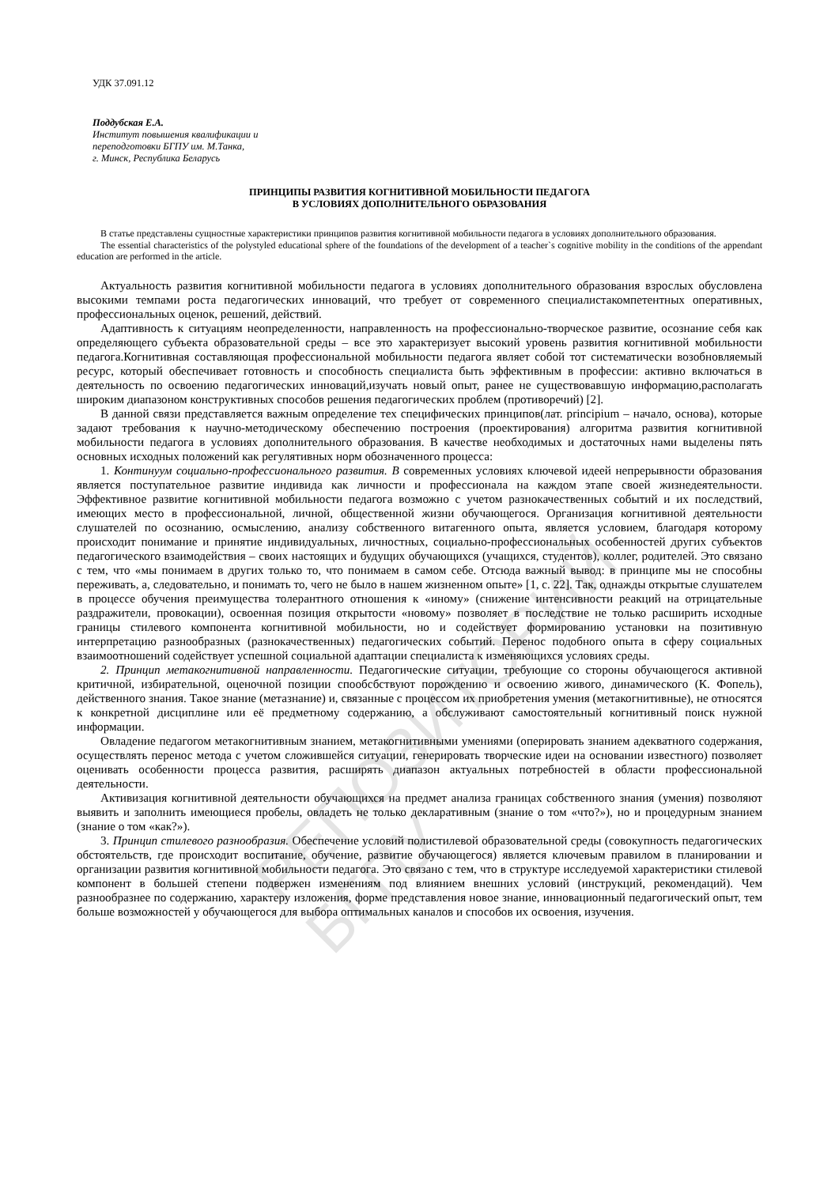РЕПОЗИТОРИЙ БГПУ
УДК 37.091.12
Поддубская Е.А.
Институт повышения квалификации и
переподготовки БГПУ им. М.Танка,
г. Минск, Республика Беларусь
ПРИНЦИПЫ РАЗВИТИЯ КОГНИТИВНОЙ МОБИЛЬНОСТИ ПЕДАГОГА
В УСЛОВИЯХ ДОПОЛНИТЕЛЬНОГО ОБРАЗОВАНИЯ
В статье представлены сущностные характеристики принципов развития когнитивной мобильности педагога в условиях дополнительного образования.
The essential characteristics of the polystyled educational sphere of the foundations of the development of a teacher`s cognitive mobility in the conditions of the appendant education are performed in the article.
Актуальность развития когнитивной мобильности педагога в условиях дополнительного образования взрослых обусловлена высокими темпами роста педагогических инноваций, что требует от современного специалистакомпетентных оперативных, профессиональных оценок, решений, действий.
Адаптивность к ситуациям неопределенности, направленность на профессионально-творческое развитие, осознание себя как определяющего субъекта образовательной среды – все это характеризует высокий уровень развития когнитивной мобильности педагога.Когнитивная составляющая профессиональной мобильности педагога являет собой тот систематически возобновляемый ресурс, который обеспечивает готовность и способность специалиста быть эффективным в профессии: активно включаться в деятельность по освоению педагогических инноваций,изучать новый опыт, ранее не существовавшую информацию,располагать широким диапазоном конструктивных способов решения педагогических проблем (противоречий) [2].
В данной связи представляется важным определение тех специфических принципов(лат. principium – начало, основа), которые задают требования к научно-методическому обеспечению построения (проектирования) алгоритма развития когнитивной мобильности педагога в условиях дополнительного образования. В качестве необходимых и достаточных нами выделены пять основных исходных положений как регулятивных норм обозначенного процесса:
1. Континуум социально-профессионального развития. В современных условиях ключевой идеей непрерывности образования является поступательное развитие индивида как личности и профессионала на каждом этапе своей жизнедеятельности. Эффективное развитие когнитивной мобильности педагога возможно с учетом разнокачественных событий и их последствий, имеющих место в профессиональной, личной, общественной жизни обучающегося. Организация когнитивной деятельности слушателей по осознанию, осмыслению, анализу собственного витагенного опыта, является условием, благодаря которому происходит понимание и принятие индивидуальных, личностных, социально-профессиональных особенностей других субъектов педагогического взаимодействия – своих настоящих и будущих обучающихся (учащихся, студентов), коллег, родителей. Это связано с тем, что «мы понимаем в других только то, что понимаем в самом себе. Отсюда важный вывод: в принципе мы не способны переживать, а, следовательно, и понимать то, чего не было в нашем жизненном опыте» [1, с. 22]. Так, однажды открытые слушателем в процессе обучения преимущества толерантного отношения к «иному» (снижение интенсивности реакций на отрицательные раздражители, провокации), освоенная позиция открытости «новому» позволяет в последствие не только расширить исходные границы стилевого компонента когнитивной мобильности, но и содействует формированию установки на позитивную интерпретацию разнообразных (разнокачественных) педагогических событий. Перенос подобного опыта в сферу социальных взаимоотношений содействует успешной социальной адаптации специалиста к изменяющихся условиях среды.
2. Принцип метакогнитивной направленности. Педагогические ситуации, требующие со стороны обучающегося активной критичной, избирательной, оценочной позиции спообсбствуют порождению и освоению живого, динамического (К. Фопель), действенного знания. Такое знание (метазнание) и, связанные с процессом их приобретения умения (метакогнитивные), не относятся к конкретной дисциплине или её предметному содержанию, а обслуживают самостоятельный когнитивный поиск нужной информации.
Овладение педагогом метакогнитивным знанием, метакогнитивными умениями (оперировать знанием адекватного содержания, осуществлять перенос метода с учетом сложившейся ситуации, генерировать творческие идеи на основании известного) позволяет оценивать особенности процесса развития, расширять диапазон актуальных потребностей в области профессиональной деятельности.
Активизация когнитивной деятельности обучающихся на предмет анализа границах собственного знания (умения) позволяют выявить и заполнить имеющиеся пробелы, овладеть не только декларативным (знание о том «что?»), но и процедурным знанием (знание о том «как?»).
3. Принцип стилевого разнообразия. Обеспечение условий полистилевой образовательной среды (совокупность педагогических обстоятельств, где происходит воспитание, обучение, развитие обучающегося) является ключевым правилом в планировании и организации развития когнитивной мобильности педагога. Это связано с тем, что в структуре исследуемой характеристики стилевой компонент в большей степени подвержен изменениям под влиянием внешних условий (инструкций, рекомендаций). Чем разнообразнее по содержанию, характеру изложения, форме представления новое знание, инновационный педагогический опыт, тем больше возможностей у обучающегося для выбора оптимальных каналов и способов их освоения, изучения.